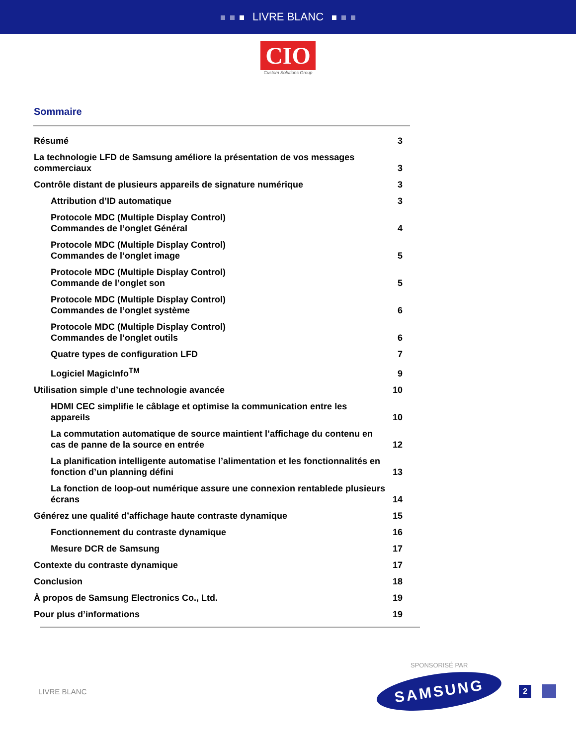LIVRE BLANC
CIO
Custom Solutions Group
Sommaire
Résumé 3
La technologie LFD de Samsung améliore la présentation de vos messages commerciaux 3
Contrôle distant de plusieurs appareils de signature numérique 3
Attribution d’ID automatique 3
Protocole MDC (Multiple Display Control)
Commandes de l’onglet Général 4
Protocole MDC (Multiple Display Control)
Commandes de l’onglet image 5
Protocole MDC (Multiple Display Control)
Commande de l’onglet son 5
Protocole MDC (Multiple Display Control)
Commandes de l’onglet système 6
Protocole MDC (Multiple Display Control)
Commandes de l’onglet outils 6
Quatre types de configuration LFD 7
Logiciel MagicInfo<sup>TM</sup> 9
Utilisation simple d’une technologie avancée 10
HDMI CEC simplifie le câblage et optimise la communication entre les appareils 10
La commutation automatique de source maintient l’affichage du contenu en cas de panne de la source en entrée 12
La planification intelligente automatise l’alimentation et les fonctionnalités en fonction d’un planning défini 13
La fonction de loop-out numérique assure une connexion rentablede plusieurs écrans 14
Générez une qualité d’affichage haute contraste dynamique 15
Fonctionnement du contraste dynamique 16
Mesure DCR de Samsung 17
Contexte du contraste dynamique 17
Conclusion 18
À propos de Samsung Electronics Co., Ltd. 19
Pour plus d’informations 19
SPONSORISÉ PAR
LIVRE BLANC
SAMSUNG
2